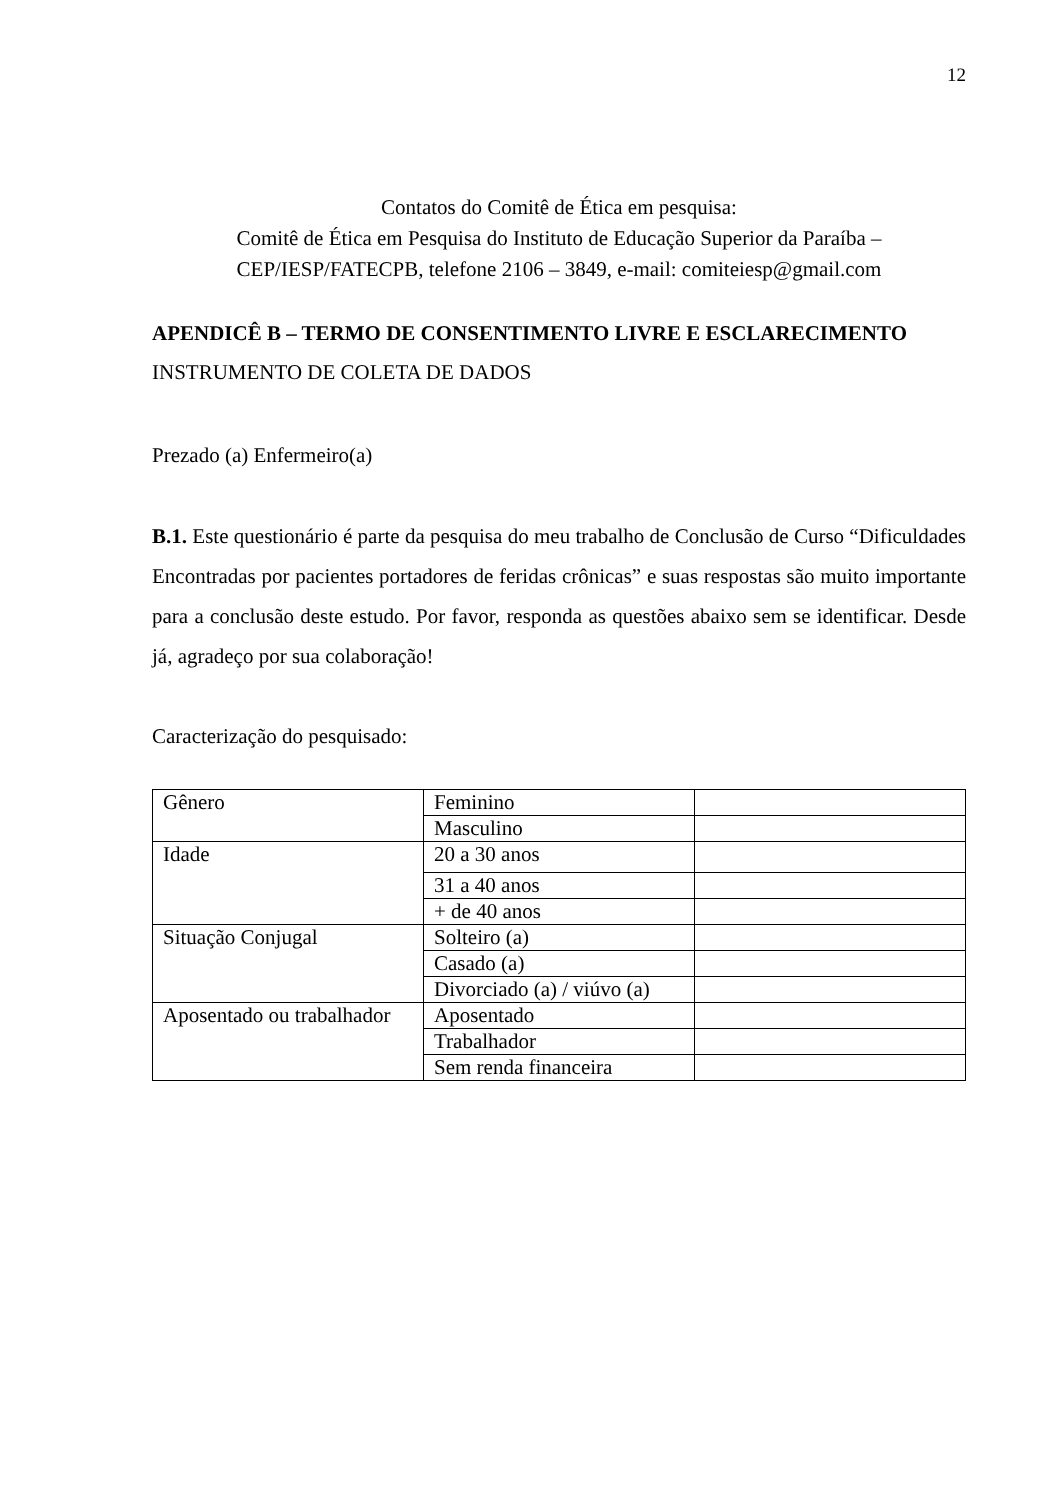12
Contatos do Comitê de Ética em pesquisa:
Comitê de Ética em Pesquisa do Instituto de Educação Superior da Paraíba –
CEP/IESP/FATECPB, telefone 2106 – 3849, e-mail: comiteiesp@gmail.com
APENDICÊ B – TERMO DE CONSENTIMENTO LIVRE E ESCLARECIMENTO
INSTRUMENTO DE COLETA DE DADOS
Prezado (a) Enfermeiro(a)
B.1. Este questionário é parte da pesquisa do meu trabalho de Conclusão de Curso “Dificuldades Encontradas por pacientes portadores de feridas crônicas” e suas respostas são muito importante para a conclusão deste estudo. Por favor, responda as questões abaixo sem se identificar. Desde já, agradeço por sua colaboração!
Caracterização do pesquisado:
| Gênero | Feminino | |
| | Masculino | |
| Idade | 20 a 30 anos | |
| | 31 a 40 anos | |
| | + de 40 anos | |
| Situação Conjugal | Solteiro (a) | |
| | Casado (a) | |
| | Divorciado (a) / viúvo (a) | |
| Aposentado ou trabalhador | Aposentado | |
| | Trabalhador | |
| | Sem renda financeira | |